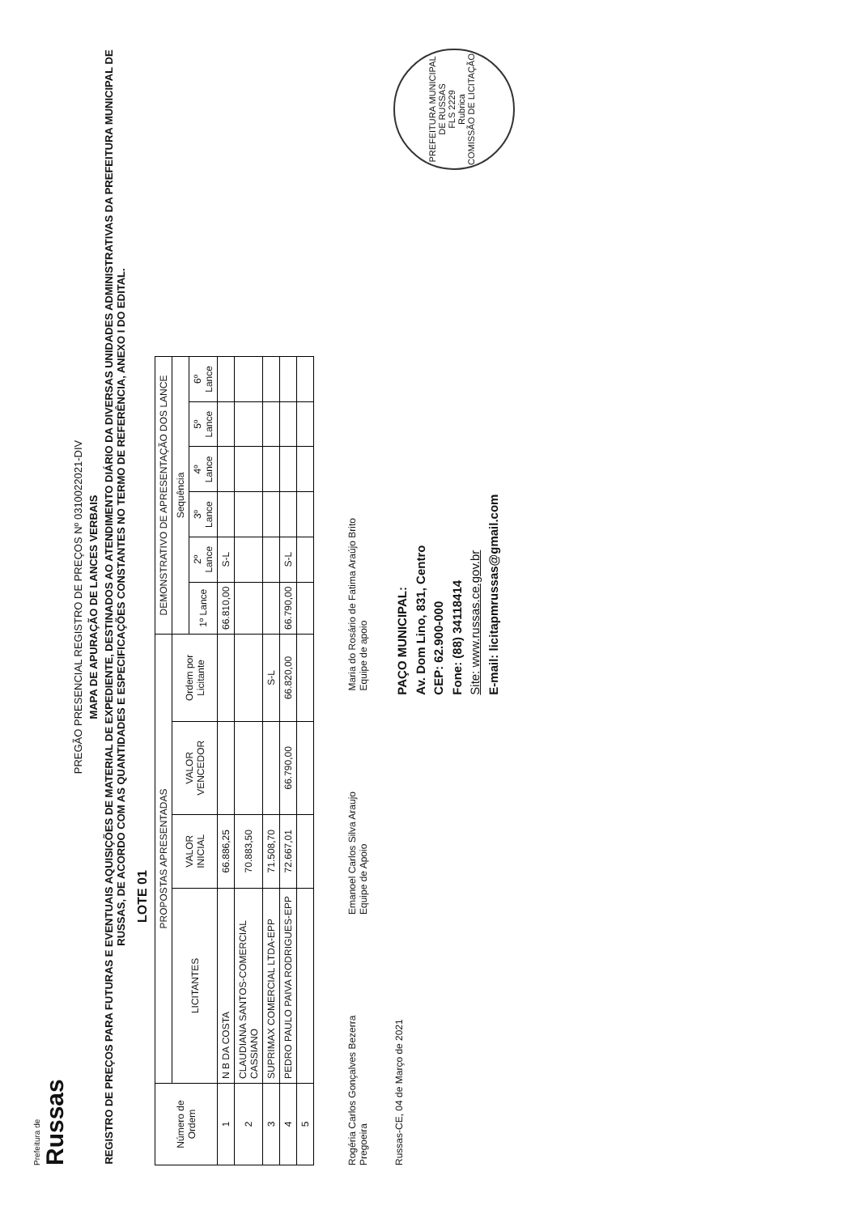Prefeitura de
Russas
PREGÃO PRESENCIAL REGISTRO DE PREÇOS Nº 0310022021-DIV
MAPA DE APURAÇÃO DE LANCES VERBAIS
REGISTRO DE PREÇOS PARA FUTURAS E EVENTUAIS AQUISIÇÕES DE MATERIAL DE EXPEDIENTE, DESTINADOS AO ATENDIMENTO DIÁRIO DA DIVERSAS UNIDADES ADMINISTRATIVAS DA PREFEITURA MUNICIPAL DE RUSSAS, DE ACORDO COM AS QUANTIDADES E ESPECIFICAÇÕES CONSTANTES NO TERMO DE REFERÊNCIA, ANEXO I DO EDITAL.
LOTE 01
| Número de Ordem | PROPOSTAS APRESENTADAS | | | | DEMONSTRATIVO DE APRESENTAÇÃO DOS LANCE | | | | | |
| --- | --- | --- | --- | --- | --- | --- | --- | --- | --- | --- |
| | LICITANTES | VALOR INICIAL | VALOR VENCEDOR | Ordem por Licitante | Sequência | | | | | |
| | | | | | 1º Lance | 2º Lance | 3º Lance | 4º Lance | 5º Lance | 6º Lance |
| 1 | N B DA COSTA | 66.886,25 | | | 66.810,00 | S-L | | | | |
| 2 | CLAUDIANA SANTOS-COMERCIAL CASSIANO | 70.883,50 | | | | | | | | |
| 3 | SUPRIMAX COMERCIAL LTDA-EPP | 71.508,70 | | S-L | | | | | | |
| 4 | PEDRO PAULO PAIVA RODRIGUES-EPP | 72.667,01 | 66.790,00 | 66.820,00 | 66.790,00 | S-L | | | | |
| 5 | | | | | | | | | | |
Rogéria Carlos Gonçalves Bezerra
Pregoeira
Emanoel Carlos Silva Araujo
Equipe de Apoio
Maria do Rosário de Fatima Araújo Brito
Equipe de apoio
Russas-CE, 04 de Março de 2021
PAÇO MUNICIPAL:
Av. Dom Lino, 831, Centro
CEP: 62.900-000
Fone: (88) 34118414
Site: www.russas.ce.gov.br
E-mail: licitapmrussas@gmail.com
PREFEITURA MUNICIPAL DE RUSSAS
FLS 2229
Rubrica
COMISSÃO DE LICITAÇÃO